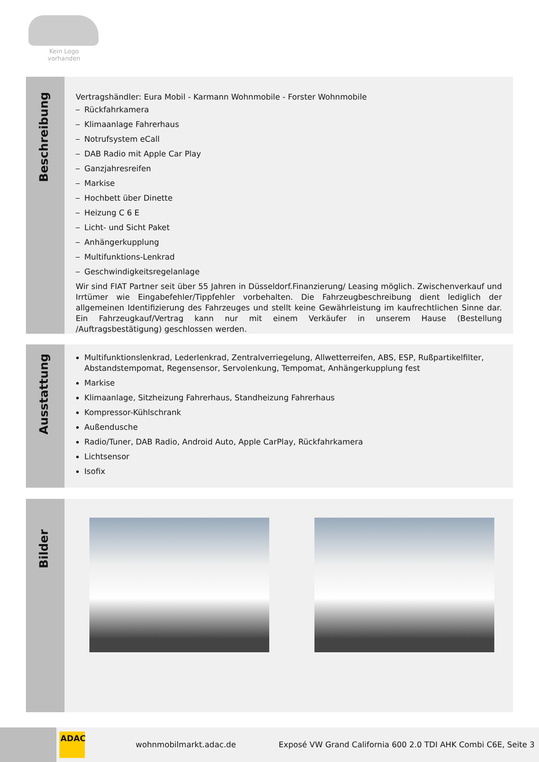Kein Logo
vorhanden
Beschreibung
Vertragshändler: Eura Mobil - Karmann Wohnmobile - Forster Wohnmobile
Rückfahrkamera
Klimaanlage Fahrerhaus
Notrufsystem eCall
DAB Radio mit Apple Car Play
Ganzjahresreifen
Markise
Hochbett über Dinette
Heizung C 6 E
Licht- und Sicht Paket
Anhängerkupplung
Multifunktions-Lenkrad
Geschwindigkeitsregelanlage
Wir sind FIAT Partner seit über 55 Jahren in Düsseldorf.Finanzierung/ Leasing möglich. Zwischenverkauf und Irrtümer wie Eingabefehler/Tippfehler vorbehalten. Die Fahrzeugbeschreibung dient lediglich der allgemeinen Identifizierung des Fahrzeuges und stellt keine Gewährleistung im kaufrechtlichen Sinne dar. Ein Fahrzeugkauf/Vertrag kann nur mit einem Verkäufer in unserem Hause (Bestellung /Auftragsbestätigung) geschlossen werden.
Ausstattung
Multifunktionslenkrad, Lederlenkrad, Zentralverriegelung, Allwetterreifen, ABS, ESP, Rußpartikelfilter, Abstandstempomat, Regensensor, Servolenkung, Tempomat, Anhängerkupplung fest
Markise
Klimaanlage, Sitzheizung Fahrerhaus, Standheizung Fahrerhaus
Kompressor-Kühlschrank
Außendusche
Radio/Tuner, DAB Radio, Android Auto, Apple CarPlay, Rückfahrkamera
Lichtsensor
Isofix
Bilder
ADAC
wohnmobilmarkt.adac.de
Exposé VW Grand California 600 2.0 TDI AHK Combi C6E, Seite 3